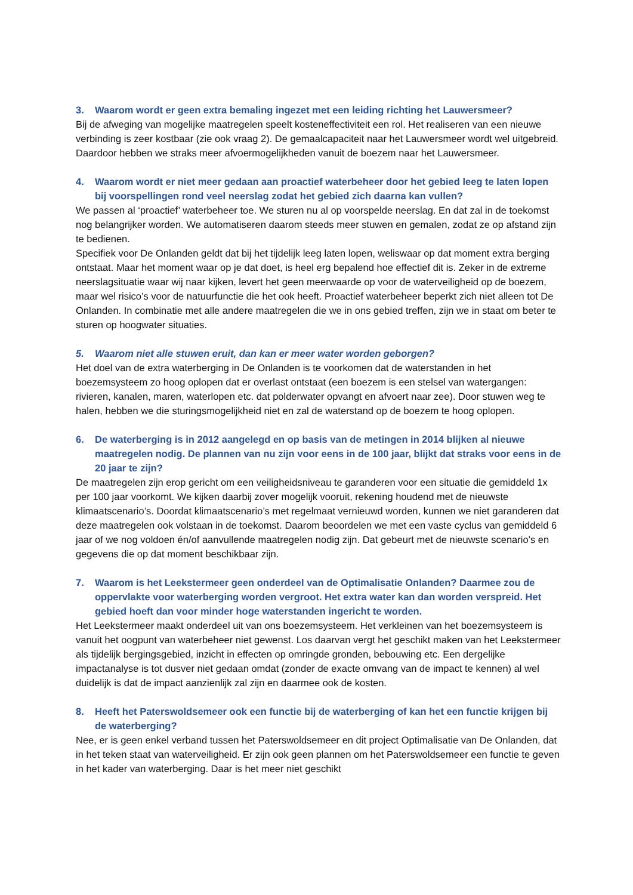3. Waarom wordt er geen extra bemaling ingezet met een leiding richting het Lauwersmeer?
Bij de afweging van mogelijke maatregelen speelt kosteneffectiviteit een rol. Het realiseren van een nieuwe verbinding is zeer kostbaar (zie ook vraag 2). De gemaalcapaciteit naar het Lauwersmeer wordt wel uitgebreid. Daardoor hebben we straks meer afvoermogelijkheden vanuit de boezem naar het Lauwersmeer.
4. Waarom wordt er niet meer gedaan aan proactief waterbeheer door het gebied leeg te laten lopen bij voorspellingen rond veel neerslag zodat het gebied zich daarna kan vullen?
We passen al ‘proactief’ waterbeheer toe. We sturen nu al op voorspelde neerslag. En dat zal in de toekomst nog belangrijker worden. We automatiseren daarom steeds meer stuwen en gemalen, zodat ze op afstand zijn te bedienen.
Specifiek voor De Onlanden geldt dat bij het tijdelijk leeg laten lopen, weliswaar op dat moment extra berging ontstaat. Maar het moment waar op je dat doet, is heel erg bepalend hoe effectief dit is. Zeker in de extreme neerslagsituatie waar wij naar kijken, levert het geen meerwaarde op voor de waterveiligheid op de boezem, maar wel risico’s voor de natuurfunctie die het ook heeft. Proactief waterbeheer beperkt zich niet alleen tot De Onlanden. In combinatie met alle andere maatregelen die we in ons gebied treffen, zijn we in staat om beter te sturen op hoogwater situaties.
5. Waarom niet alle stuwen eruit, dan kan er meer water worden geborgen?
Het doel van de extra waterberging in De Onlanden is te voorkomen dat de waterstanden in het boezemsysteem zo hoog oplopen dat er overlast ontstaat (een boezem is een stelsel van watergangen: rivieren, kanalen, maren, waterlopen etc. dat polderwater opvangt en afvoert naar zee). Door stuwen weg te halen, hebben we die sturingsmogelijkheid niet en zal de waterstand op de boezem te hoog oplopen.
6. De waterberging is in 2012 aangelegd en op basis van de metingen in 2014 blijken al nieuwe maatregelen nodig. De plannen van nu zijn voor eens in de 100 jaar, blijkt dat straks voor eens in de 20 jaar te zijn?
De maatregelen zijn erop gericht om een veiligheidsniveau te garanderen voor een situatie die gemiddeld 1x per 100 jaar voorkomt. We kijken daarbij zover mogelijk vooruit, rekening houdend met de nieuwste klimaatscenario’s. Doordat klimaatscenario’s met regelmaat vernieuwd worden, kunnen we niet garanderen dat deze maatregelen ook volstaan in de toekomst. Daarom beoordelen we met een vaste cyclus van gemiddeld 6 jaar of we nog voldoen én/of aanvullende maatregelen nodig zijn. Dat gebeurt met de nieuwste scenario’s en gegevens die op dat moment beschikbaar zijn.
7. Waarom is het Leekstermeer geen onderdeel van de Optimalisatie Onlanden? Daarmee zou de oppervlakte voor waterberging worden vergroot. Het extra water kan dan worden verspreid. Het gebied hoeft dan voor minder hoge waterstanden ingericht te worden.
Het Leekstermeer maakt onderdeel uit van ons boezemsysteem. Het verkleinen van het boezemsysteem is vanuit het oogpunt van waterbeheer niet gewenst. Los daarvan vergt het geschikt maken van het Leekstermeer als tijdelijk bergingsgebied, inzicht in effecten op omringde gronden, bebouwing etc. Een dergelijke impactanalyse is tot dusver niet gedaan omdat (zonder de exacte omvang van de impact te kennen) al wel duidelijk is dat de impact aanzienlijk zal zijn en daarmee ook de kosten.
8. Heeft het Paterswoldsemeer ook een functie bij de waterberging of kan het een functie krijgen bij de waterberging?
Nee, er is geen enkel verband tussen het Paterswoldsemeer en dit project Optimalisatie van De Onlanden, dat in het teken staat van waterveiligheid. Er zijn ook geen plannen om het Paterswoldsemeer een functie te geven in het kader van waterberging. Daar is het meer niet geschikt